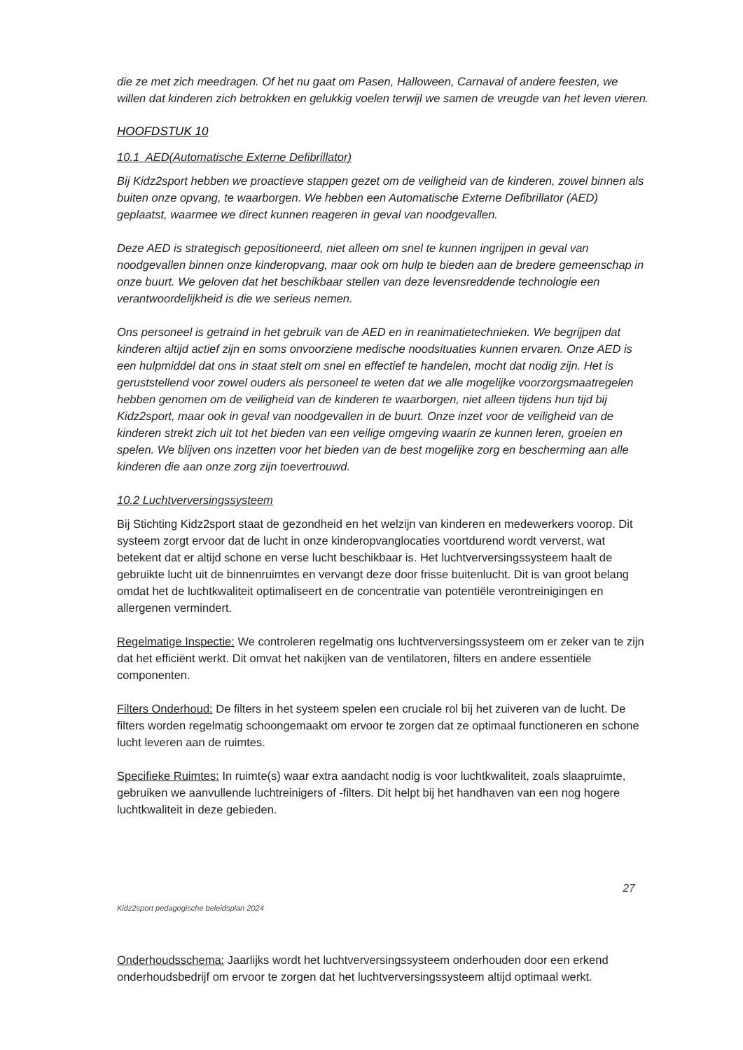die ze met zich meedragen. Of het nu gaat om Pasen, Halloween, Carnaval of andere feesten, we willen dat kinderen zich betrokken en gelukkig voelen terwijl we samen de vreugde van het leven vieren.
HOOFDSTUK 10
10.1 AED(Automatische Externe Defibrillator)
Bij Kidz2sport hebben we proactieve stappen gezet om de veiligheid van de kinderen, zowel binnen als buiten onze opvang, te waarborgen. We hebben een Automatische Externe Defibrillator (AED) geplaatst, waarmee we direct kunnen reageren in geval van noodgevallen.
Deze AED is strategisch gepositioneerd, niet alleen om snel te kunnen ingrijpen in geval van noodgevallen binnen onze kinderopvang, maar ook om hulp te bieden aan de bredere gemeenschap in onze buurt. We geloven dat het beschikbaar stellen van deze levensreddende technologie een verantwoordelijkheid is die we serieus nemen.
Ons personeel is getraind in het gebruik van de AED en in reanimatietechnieken. We begrijpen dat kinderen altijd actief zijn en soms onvoorziene medische noodsituaties kunnen ervaren. Onze AED is een hulpmiddel dat ons in staat stelt om snel en effectief te handelen, mocht dat nodig zijn. Het is geruststellend voor zowel ouders als personeel te weten dat we alle mogelijke voorzorgsmaatregelen hebben genomen om de veiligheid van de kinderen te waarborgen, niet alleen tijdens hun tijd bij Kidz2sport, maar ook in geval van noodgevallen in de buurt. Onze inzet voor de veiligheid van de kinderen strekt zich uit tot het bieden van een veilige omgeving waarin ze kunnen leren, groeien en spelen. We blijven ons inzetten voor het bieden van de best mogelijke zorg en bescherming aan alle kinderen die aan onze zorg zijn toevertrouwd.
10.2 Luchtverversingssysteem
Bij Stichting Kidz2sport staat de gezondheid en het welzijn van kinderen en medewerkers voorop. Dit systeem zorgt ervoor dat de lucht in onze kinderopvanglocaties voortdurend wordt ververst, wat betekent dat er altijd schone en verse lucht beschikbaar is. Het luchtverversingssysteem haalt de gebruikte lucht uit de binnenruimtes en vervangt deze door frisse buitenlucht. Dit is van groot belang omdat het de luchtkwaliteit optimaliseert en de concentratie van potentiële verontreinigingen en allergenen vermindert.
Regelmatige Inspectie: We controleren regelmatig ons luchtverversingssysteem om er zeker van te zijn dat het efficiënt werkt. Dit omvat het nakijken van de ventilatoren, filters en andere essentiële componenten.
Filters Onderhoud: De filters in het systeem spelen een cruciale rol bij het zuiveren van de lucht. De filters worden regelmatig schoongemaakt om ervoor te zorgen dat ze optimaal functioneren en schone lucht leveren aan de ruimtes.
Specifieke Ruimtes: In ruimte(s) waar extra aandacht nodig is voor luchtkwaliteit, zoals slaapruimte, gebruiken we aanvullende luchtreinigers of -filters. Dit helpt bij het handhaven van een nog hogere luchtkwaliteit in deze gebieden.
27 Kidz2sport pedagogische beleidsplan 2024
Onderhoudsschema: Jaarlijks wordt het luchtverversingssysteem onderhouden door een erkend onderhoudsbedrijf om ervoor te zorgen dat het luchtverversingssysteem altijd optimaal werkt.